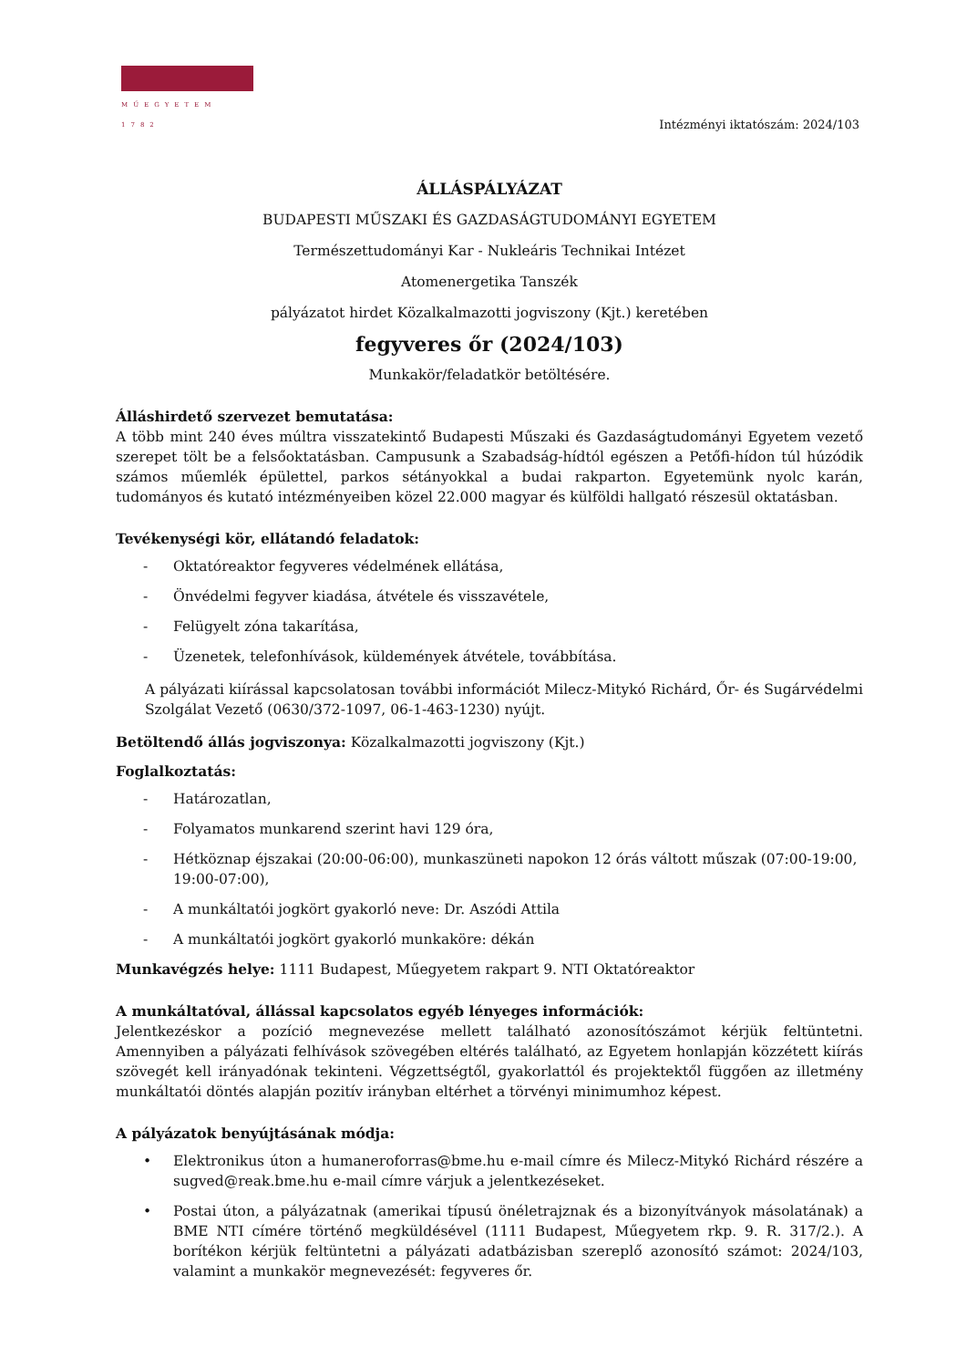MŰEGYETEM 1782
Intézményi iktatószám: 2024/103
ÁLLÁSPÁLYÁZAT
BUDAPESTI MŰSZAKI ÉS GAZDASÁGTUDOMÁNYI EGYETEM
Természettudományi Kar - Nukleáris Technikai Intézet
Atomenergetika Tanszék
pályázatot hirdet Közalkalmazotti jogviszony (Kjt.) keretében
fegyveres őr (2024/103)
Munkakör/feladatkör betöltésére.
Álláshirdető szervezet bemutatása:
A több mint 240 éves múltra visszatekintő Budapesti Műszaki és Gazdaságtudományi Egyetem vezető szerepet tölt be a felsőoktatásban. Campusunk a Szabadság-hídtól egészen a Petőfi-hídon túl húzódik számos műemlék épülettel, parkos sétányokkal a budai rakparton. Egyetemünk nyolc karán, tudományos és kutató intézményeiben közel 22.000 magyar és külföldi hallgató részesül oktatásban.
Tevékenységi kör, ellátandó feladatok:
- Oktatóreaktor fegyveres védelmének ellátása,
- Önvédelmi fegyver kiadása, átvétele és visszavétele,
- Felügyelt zóna takarítása,
- Üzenetek, telefonhívások, küldemények átvétele, továbbítása.
A pályázati kiírással kapcsolatosan további információt Milecz-Mitykó Richárd, Őr- és Sugárvédelmi Szolgálat Vezető (0630/372-1097, 06-1-463-1230) nyújt.
Betöltendő állás jogviszonya: Közalkalmazotti jogviszony (Kjt.)
Foglalkoztatás:
- Határozatlan,
- Folyamatos munkarend szerint havi 129 óra,
- Hétköznap éjszakai (20:00-06:00), munkaszüneti napokon 12 órás váltott műszak (07:00-19:00, 19:00-07:00),
- A munkáltatói jogkört gyakorló neve: Dr. Aszódi Attila
- A munkáltatói jogkört gyakorló munkaköre: dékán
Munkavégzés helye: 1111 Budapest, Műegyetem rakpart 9. NTI Oktatóreaktor
A munkáltatóval, állással kapcsolatos egyéb lényeges információk:
Jelentkezéskor a pozíció megnevezése mellett található azonosítószámot kérjük feltüntetni. Amennyiben a pályázati felhívások szövegében eltérés található, az Egyetem honlapján közzétett kiírás szövegét kell irányadónak tekinteni. Végzettségtől, gyakorlattól és projektektől függően az illetmény munkáltatói döntés alapján pozitív irányban eltérhet a törvényi minimumhoz képest.
A pályázatok benyújtásának módja:
• Elektronikus úton a humaneroforras@bme.hu e-mail címre és Milecz-Mitykó Richárd részére a sugved@reak.bme.hu e-mail címre várjuk a jelentkezéseket.
• Postai úton, a pályázatnak (amerikai típusú önéletrajznak és a bizonyítványok másolatának) a BME NTI címére történő megküldésével (1111 Budapest, Műegyetem rkp. 9. R. 317/2.). A borítékon kérjük feltüntetni a pályázati adatbázisban szereplő azonosító számot: 2024/103, valamint a munkakör megnevezését: fegyveres őr.